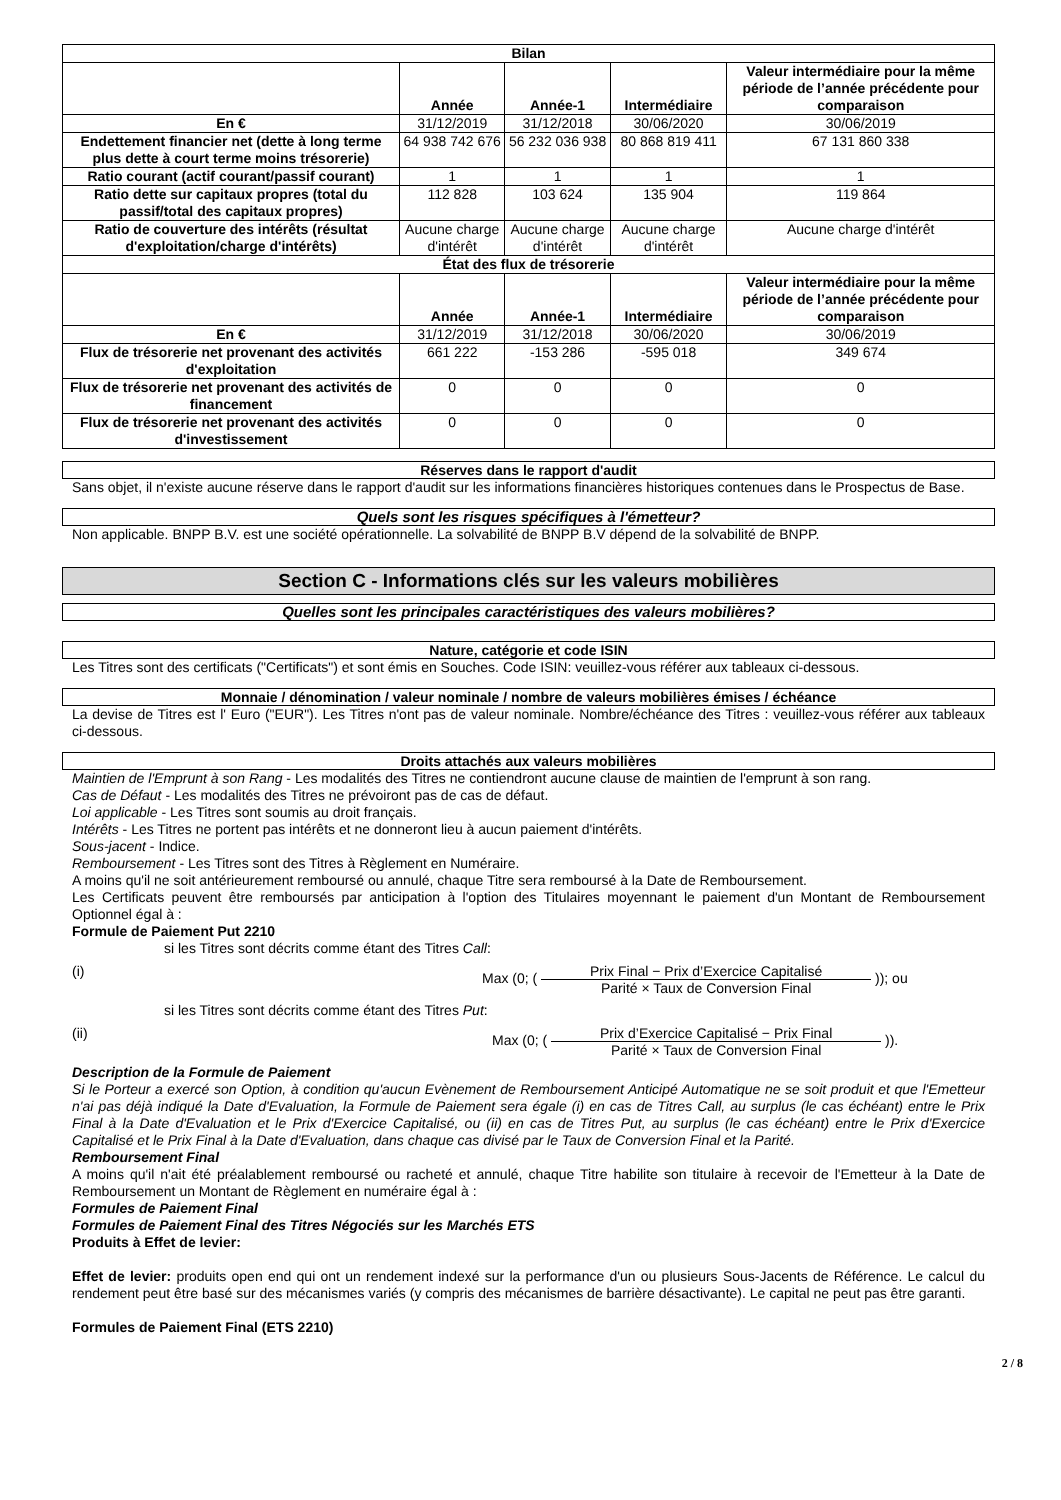| Bilan | | | | |
| --- | --- | --- | --- | --- |
| | Année | Année-1 | Intermédiaire | Valeur intermédiaire pour la même période de l’année précédente pour comparaison |
| En € | 31/12/2019 | 31/12/2018 | 30/06/2020 | 30/06/2019 |
| Endettement financier net (dette à long terme plus dette à court terme moins trésorerie) | 64 938 742 676 | 56 232 036 938 | 80 868 819 411 | 67 131 860 338 |
| Ratio courant (actif courant/passif courant) | 1 | 1 | 1 | 1 |
| Ratio dette sur capitaux propres (total du passif/total des capitaux propres) | 112 828 | 103 624 | 135 904 | 119 864 |
| Ratio de couverture des intérêts (résultat d'exploitation/charge d'intérêts) | Aucune charge d'intérêt | Aucune charge d'intérêt | Aucune charge d'intérêt | Aucune charge d'intérêt |
| État des flux de trésorerie | | | | |
| | Année | Année-1 | Intermédiaire | Valeur intermédiaire pour la même période de l’année précédente pour comparaison |
| En € | 31/12/2019 | 31/12/2018 | 30/06/2020 | 30/06/2019 |
| Flux de trésorerie net provenant des activités d'exploitation | 661 222 | -153 286 | -595 018 | 349 674 |
| Flux de trésorerie net provenant des activités de financement | 0 | 0 | 0 | 0 |
| Flux de trésorerie net provenant des activités d'investissement | 0 | 0 | 0 | 0 |
Réserves dans le rapport d'audit
Sans objet, il n'existe aucune réserve dans le rapport d'audit sur les informations financières historiques contenues dans le Prospectus de Base.
Quels sont les risques spécifiques à l'émetteur?
Non applicable. BNPP B.V. est une société opérationnelle. La solvabilité de BNPP B.V dépend de la solvabilité de BNPP.
Section C - Informations clés sur les valeurs mobilières
Quelles sont les principales caractéristiques des valeurs mobilières?
Nature, catégorie et code ISIN
Les Titres sont des certificats ("Certificats") et sont émis en Souches. Code ISIN: veuillez-vous référer aux tableaux ci-dessous.
Monnaie / dénomination / valeur nominale / nombre de valeurs mobilières émises / échéance
La devise de Titres est l' Euro ("EUR"). Les Titres n'ont pas de valeur nominale. Nombre/échéance des Titres : veuillez-vous référer aux tableaux ci-dessous.
Droits attachés aux valeurs mobilières
Maintien de l'Emprunt à son Rang - Les modalités des Titres ne contiendront aucune clause de maintien de l'emprunt à son rang.
Cas de Défaut - Les modalités des Titres ne prévoiront pas de cas de défaut.
Loi applicable - Les Titres sont soumis au droit français.
Intérêts - Les Titres ne portent pas intérêts et ne donneront lieu à aucun paiement d'intérêts.
Sous-jacent - Indice.
Remboursement - Les Titres sont des Titres à Règlement en Numéraire.
A moins qu'il ne soit antérieurement remboursé ou annulé, chaque Titre sera remboursé à la Date de Remboursement.
Les Certificats peuvent être remboursés par anticipation à l'option des Titulaires moyennant le paiement d'un Montant de Remboursement Optionnel égal à :
Formule de Paiement Put 2210
si les Titres sont décrits comme étant des Titres Call:
(i) Max (0; ( Prix Final − Prix d’Exercice Capitalisé Parité × Taux de Conversion Final )); ou
si les Titres sont décrits comme étant des Titres Put:
(ii) Max (0; ( Prix d’Exercice Capitalisé − Prix Final Parité × Taux de Conversion Final )).
Description de la Formule de Paiement
Si le Porteur a exercé son Option, à condition qu'aucun Evènement de Remboursement Anticipé Automatique ne se soit produit et que l'Emetteur n'ai pas déjà indiqué la Date d'Evaluation, la Formule de Paiement sera égale (i) en cas de Titres Call, au surplus (le cas échéant) entre le Prix Final à la Date d'Evaluation et le Prix d'Exercice Capitalisé, ou (ii) en cas de Titres Put, au surplus (le cas échéant) entre le Prix d'Exercice Capitalisé et le Prix Final à la Date d'Evaluation, dans chaque cas divisé par le Taux de Conversion Final et la Parité.
Remboursement Final
A moins qu'il n'ait été préalablement remboursé ou racheté et annulé, chaque Titre habilite son titulaire à recevoir de l'Emetteur à la Date de Remboursement un Montant de Règlement en numéraire égal à :
Formules de Paiement Final
Formules de Paiement Final des Titres Négociés sur les Marchés ETS
Produits à Effet de levier:
Effet de levier: produits open end qui ont un rendement indexé sur la performance d'un ou plusieurs Sous-Jacents de Référence. Le calcul du rendement peut être basé sur des mécanismes variés (y compris des mécanismes de barrière désactivante). Le capital ne peut pas être garanti.
Formules de Paiement Final (ETS 2210)
2 / 8